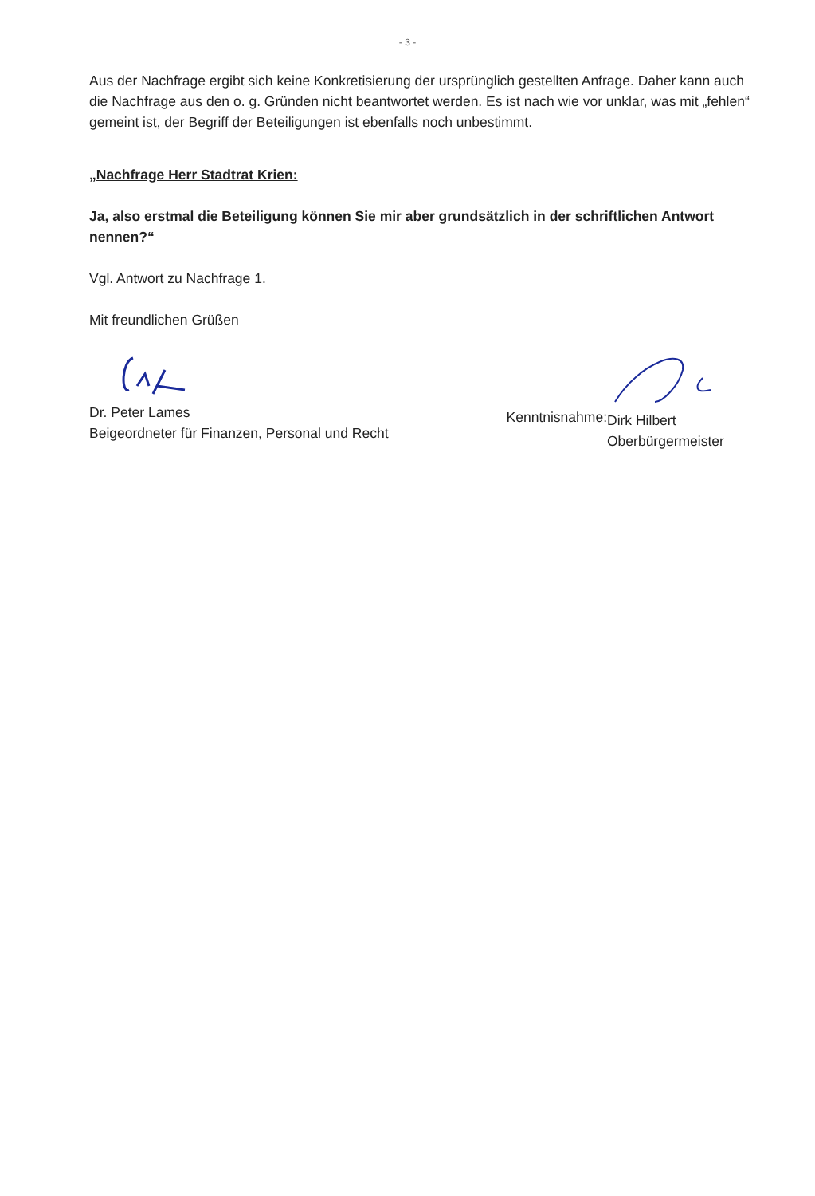- 3 -
Aus der Nachfrage ergibt sich keine Konkretisierung der ursprünglich gestellten Anfrage. Daher kann auch die Nachfrage aus den o. g. Gründen nicht beantwortet werden. Es ist nach wie vor unklar, was mit „fehlen“ gemeint ist, der Begriff der Beteiligungen ist ebenfalls noch unbestimmt.
„Nachfrage Herr Stadtrat Krien:
Ja, also erstmal die Beteiligung können Sie mir aber grundsätzlich in der schriftlichen Antwort nennen?“
Vgl. Antwort zu Nachfrage 1.
Mit freundlichen Grüßen
Dr. Peter Lames
Beigeordneter für Finanzen, Personal und Recht
Kenntnisnahme:
Dirk Hilbert
Oberbürgermeister